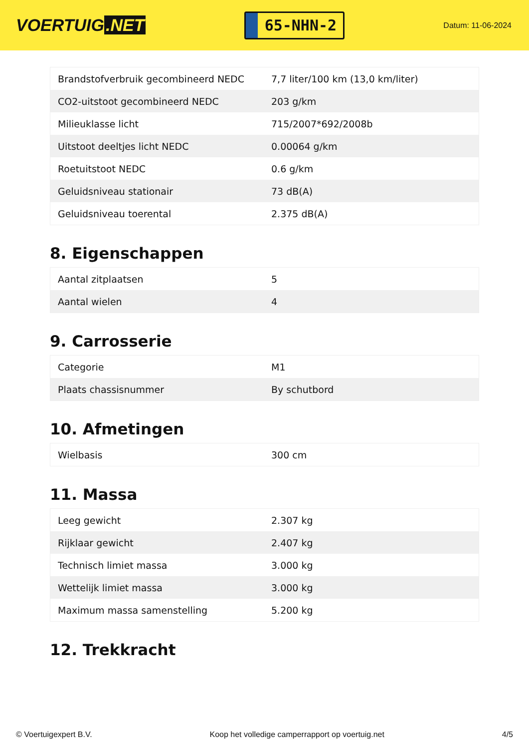VOERTUIG.NET
65-NHN-2
Datum: 11-06-2024
| Brandstofverbruik gecombineerd NEDC | 7,7 liter/100 km (13,0 km/liter) |
| CO2-uitstoot gecombineerd NEDC | 203 g/km |
| Milieuklasse licht | 715/2007*692/2008b |
| Uitstoot deeltjes licht NEDC | 0.00064 g/km |
| Roetuitstoot NEDC | 0.6 g/km |
| Geluidsniveau stationair | 73 dB(A) |
| Geluidsniveau toerental | 2.375 dB(A) |
8. Eigenschappen
| Aantal zitplaatsen | 5 |
| Aantal wielen | 4 |
9. Carrosserie
| Categorie | M1 |
| Plaats chassisnummer | By schutbord |
10. Afmetingen
| Wielbasis | 300 cm |
11. Massa
| Leeg gewicht | 2.307 kg |
| Rijklaar gewicht | 2.407 kg |
| Technisch limiet massa | 3.000 kg |
| Wettelijk limiet massa | 3.000 kg |
| Maximum massa samenstelling | 5.200 kg |
12. Trekkracht
© Voertuigexpert B.V. Koop het volledige camperrapport op voertuig.net 4/5